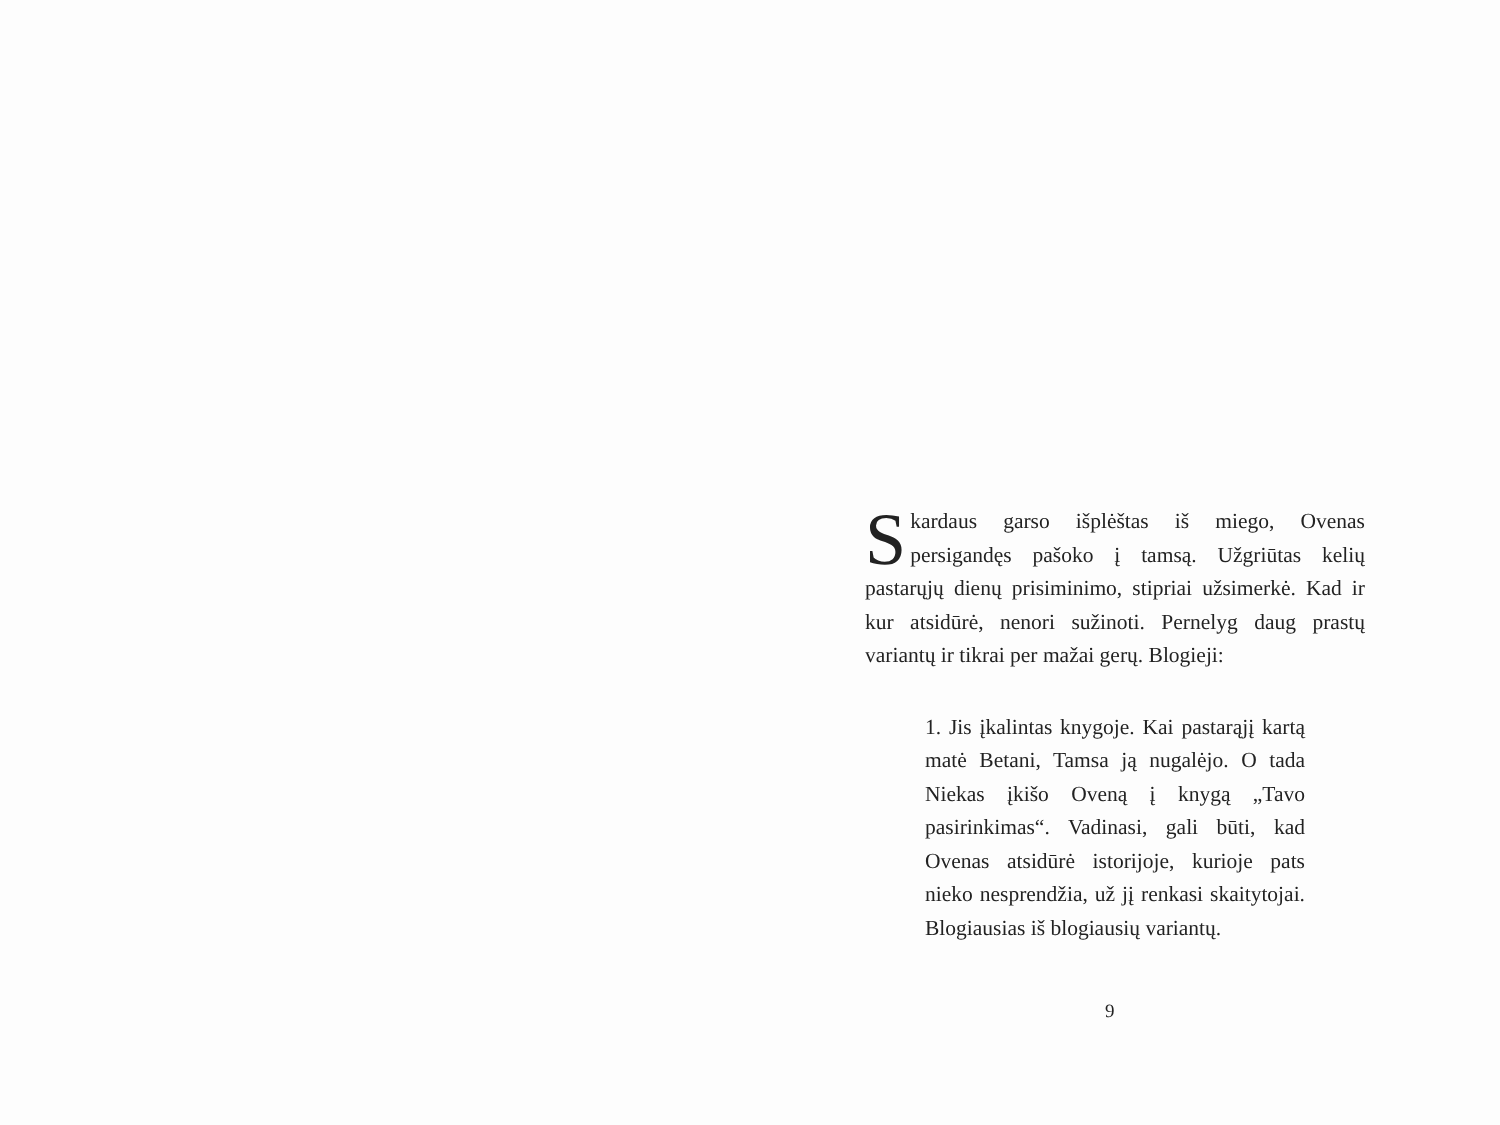Skardaus garso išplėštas iš miego, Ovenas persigandęs pašoko į tamsą. Užgriūtas kelių pastarųjų dienų prisiminimo, stipriai užsimerkė. Kad ir kur atsidūrė, nenori sužinoti. Pernelyg daug prastų variantų ir tikrai per mažai gerų. Blogieji:
1. Jis įkalintas knygoje. Kai pastarąjį kartą matė Betani, Tamsa ją nugalėjo. O tada Niekas įkišo Oveną į knygą „Tavo pasirinkimas“. Vadinasi, gali būti, kad Ovenas atsidūrė istorijoje, kurioje pats nieko nesprendžia, už jį renkasi skaitytojai. Blogiausias iš blogiausių variantų.
9